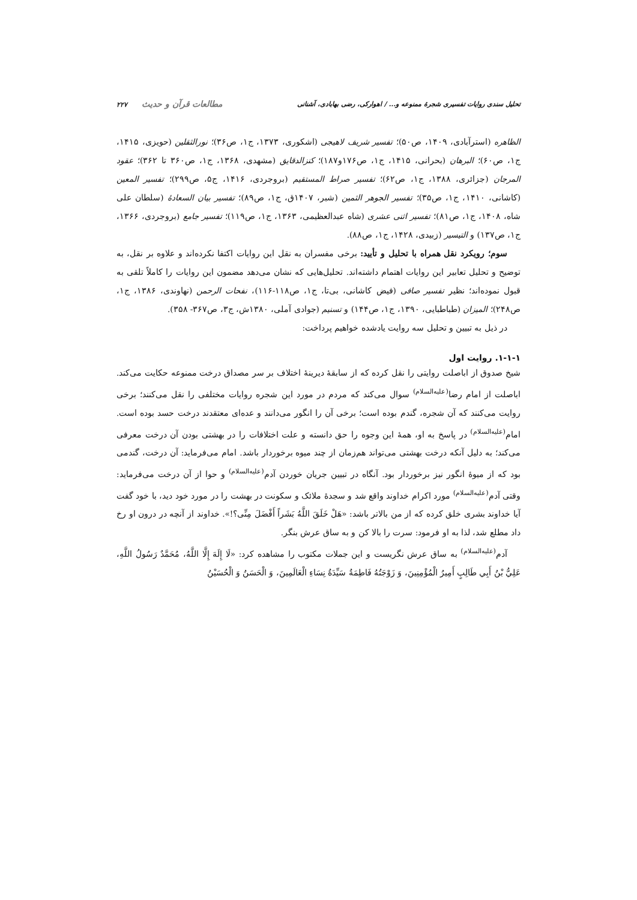تحلیل سندی روایات تفسیری شجرهٔ ممنوعه و... / اهوارکی، رضی بهابادی، آشنانی مطالعات قرآن و حدیث ۲۲۷
الظاهره (استرآبادی، ۱۴۰۹، ص۵۰)؛ تفسیر شریف لاهیجی (اشکوری، ۱۳۷۳، ج۱، ص۳۶)؛ نورالثقلین (حویزی، ۱۴۱۵، ج۱، ص۶۰)؛ البرهان (بحرانی، ۱۴۱۵، ج۱، ص۱۷۶و۱۸۷)؛ کنزالدقایق (مشهدی، ۱۳۶۸، ج۱، ص۳۶۰ تا ۳۶۲)؛ عقود المرجان (جزائری، ۱۳۸۸، ج۱، ص۶۲)؛ تفسیر صراط المستقیم (بروجردی، ۱۴۱۶، ج۵، ص۲۹۹)؛ تفسیر المعین (کاشانی، ۱۴۱۰، ج۱، ص۳۵)؛ تفسیر الجوهر الثمین (شبر، ۱۴۰۷ق، ج۱، ص۸۹)؛ تفسیر بیان السعادهٔ (سلطان علی شاه، ۱۴۰۸، ج۱، ص۸۱)؛ تفسیر اثنی عشری (شاه عبدالعظیمی، ۱۳۶۳، ج۱، ص۱۱۹)؛ تفسیر جامع (بروجردی، ۱۳۶۶، ج۱، ص۱۳۷) و التیسیر (زبیدی، ۱۴۲۸، ج۱، ص۸۸).
سوم؛ رویکرد نقل همراه با تحلیل و تأیید: برخی مفسران به نقل این روایات اکتفا نکرده‌اند و علاوه بر نقل، به توضیح و تحلیل تعابیر این روایات اهتمام داشته‌اند. تحلیل‌هایی که نشان می‌دهد مضمون این روایات را کاملاً تلقی به قبول نموده‌اند؛ نظیر تفسیر صافی (فیض کاشانی، بی‌تا، ج۱، ص۱۱۸-۱۱۶)، نفحات الرحمن (نهاوندی، ۱۳۸۶، ج۱، ص۲۴۸)؛ المیزان (طباطبایی، ۱۳۹۰، ج۱، ص۱۴۴) و تسنیم (جوادی آملی، ۱۳۸۰ش، ج۳، ص۳۶۷- ۳۵۸).
در ذیل به تبیین و تحلیل سه روایت یادشده خواهیم پرداخت:
۱-۱-۱. روایت اول
شیخ صدوق از اباصلت روایتی را نقل کرده که از سابقهٔ دیرینهٔ اختلاف بر سر مصداق درخت ممنوعه حکایت می‌کند. اباصلت از امام رضا<sup>(علیه‌السلام)</sup> سوال می‌کند که مردم در مورد این شجره روایات مختلفی را نقل می‌کنند؛ برخی روایت می‌کنند که آن شجره، گندم بوده است؛ برخی آن را انگور می‌دانند و عده‌ای معتقدند درخت حسد بوده است. امام<sup>(علیه‌السلام)</sup> در پاسخ به او، همهٔ این وجوه را حق دانسته و علت اختلافات را در بهشتی بودن آن درخت معرفی می‌کند؛ به دلیل آنکه درخت بهشتی می‌تواند هم‌زمان از چند میوه برخوردار باشد. امام می‌فرماید: آن درخت، گندمی بود که از میوهٔ انگور نیز برخوردار بود. آنگاه در تبیین جریان خوردن آدم<sup>(علیه‌السلام)</sup> و حوا از آن درخت می‌فرماید: وقتی آدم<sup>(علیه‌السلام)</sup> مورد اکرام خداوند واقع شد و سجدهٔ ملائک و سکونت در بهشت را در مورد خود دید، با خود گفت آیا خداوند بشری خلق کرده که از من بالاتر باشد: «هَلْ خَلَقَ اللَّهُ بَشَراً أَفْضَلَ مِنِّی؟!». خداوند از آنچه در درون او رخ داد مطلع شد، لذا به او فرمود: سرت را بالا کن و به ساق عرش بنگر.
آدم<sup>(علیه‌السلام)</sup> به ساق عرش نگریست و این جملات مکتوب را مشاهده کرد: «لَا إِلَهَ إِلَّا اللَّهُ، مُحَمَّدٌ رَسُولُ اللَّهِ، عَلِيُّ بْنُ أَبِي طَالِبٍ أَمِيرُ الْمُؤْمِنِينَ، وَ زَوْجَتُهُ فَاطِمَةُ سَيِّدَةُ نِسَاءِ الْعَالَمِينَ، وَ الْحَسَنُ وَ الْحُسَيْنُ